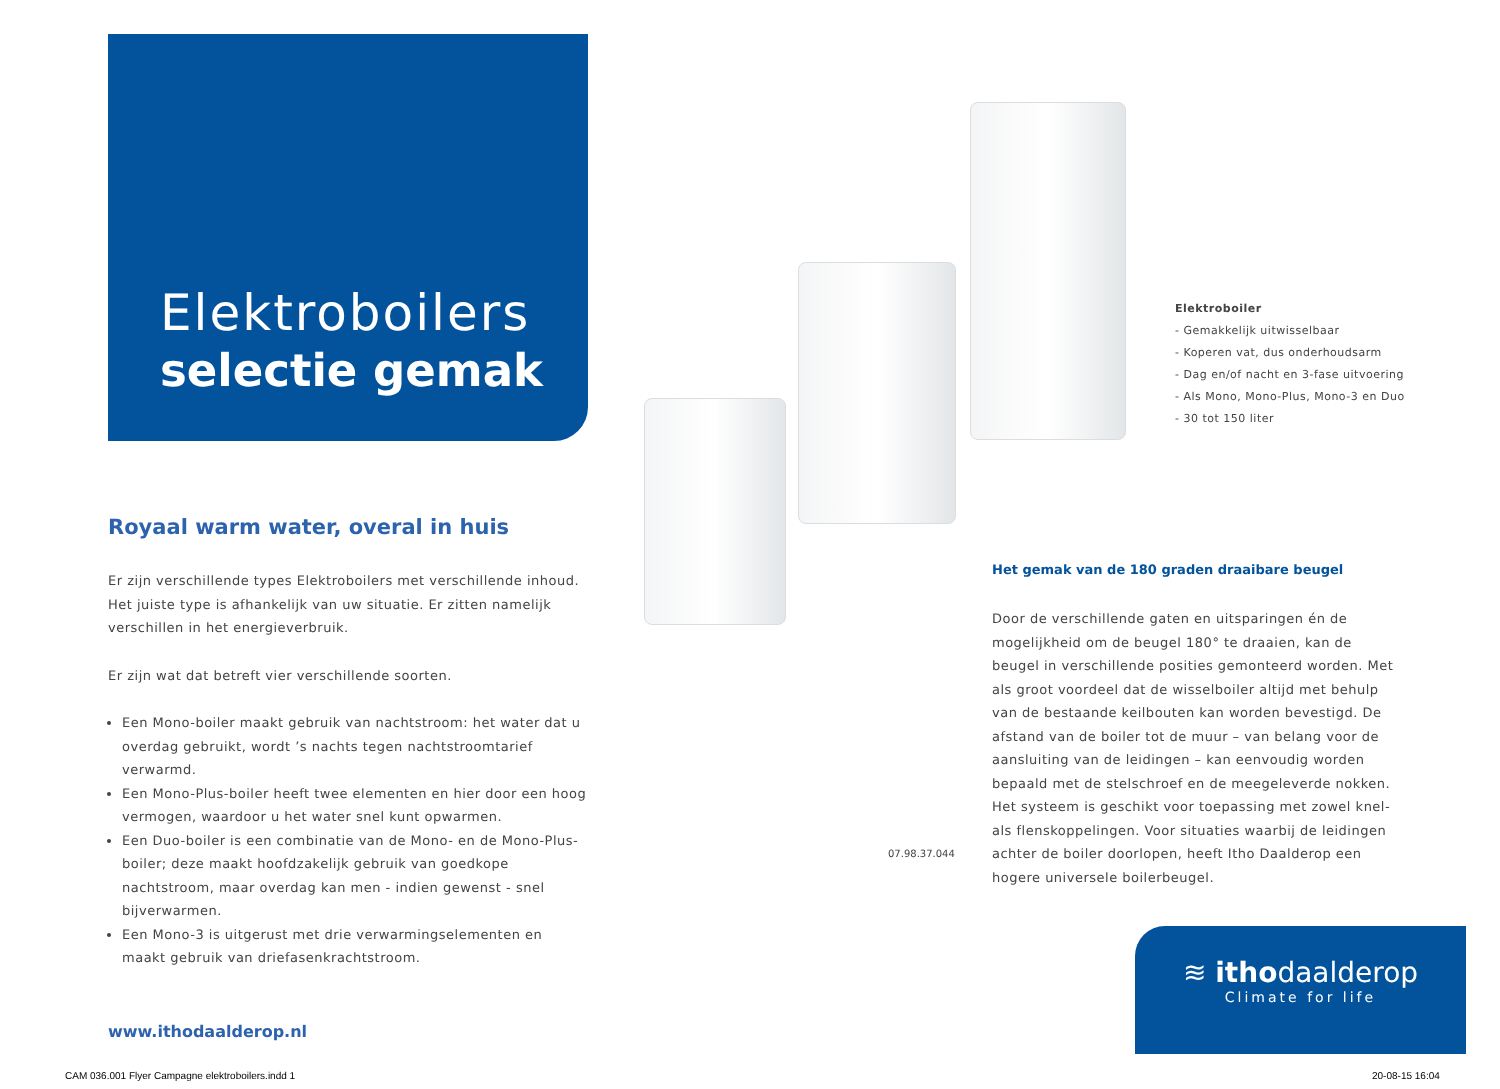Elektroboilers
selectie gemak
Royaal warm water, overal in huis
Er zijn verschillende types Elektroboilers met verschillende inhoud. Het juiste type is afhankelijk van uw situatie. Er zitten namelijk verschillen in het energieverbruik.
Er zijn wat dat betreft vier verschillende soorten.
Een Mono-boiler maakt gebruik van nachtstroom: het water dat u overdag gebruikt, wordt ’s nachts tegen nachtstroomtarief verwarmd.
Een Mono-Plus-boiler heeft twee elementen en hier door een hoog vermogen, waardoor u het water snel kunt opwarmen.
Een Duo-boiler is een combinatie van de Mono- en de Mono-Plus-boiler; deze maakt hoofdzakelijk gebruik van goedkope nachtstroom, maar overdag kan men - indien gewenst - snel bijverwarmen.
Een Mono-3 is uitgerust met drie verwarmingselementen en maakt gebruik van driefasenkrachtstroom.
www.ithodaalderop.nl
Elektroboiler
- Gemakkelijk uitwisselbaar
- Koperen vat, dus onderhoudsarm
- Dag en/of nacht en 3-fase uitvoering
- Als Mono, Mono-Plus, Mono-3 en Duo
- 30 tot 150 liter
Het gemak van de 180 graden draaibare beugel
Door de verschillende gaten en uitsparingen én de mogelijkheid om de beugel 180° te draaien, kan de beugel in verschillende posities gemonteerd worden. Met als groot voordeel dat de wisselboiler altijd met behulp van de bestaande keilbouten kan worden bevestigd. De afstand van de boiler tot de muur – van belang voor de aansluiting van de leidingen – kan eenvoudig worden bepaald met de stelschroef en de meegeleverde nokken. Het systeem is geschikt voor toepassing met zowel knel- als flenskoppelingen. Voor situaties waarbij de leidingen achter de boiler doorlopen, heeft Itho Daalderop een hogere universele boilerbeugel.
07.98.37.044
≋ ithodaalderop
Climate for life
CAM 036.001 Flyer Campagne elektroboilers.indd 1
20-08-15 16:04